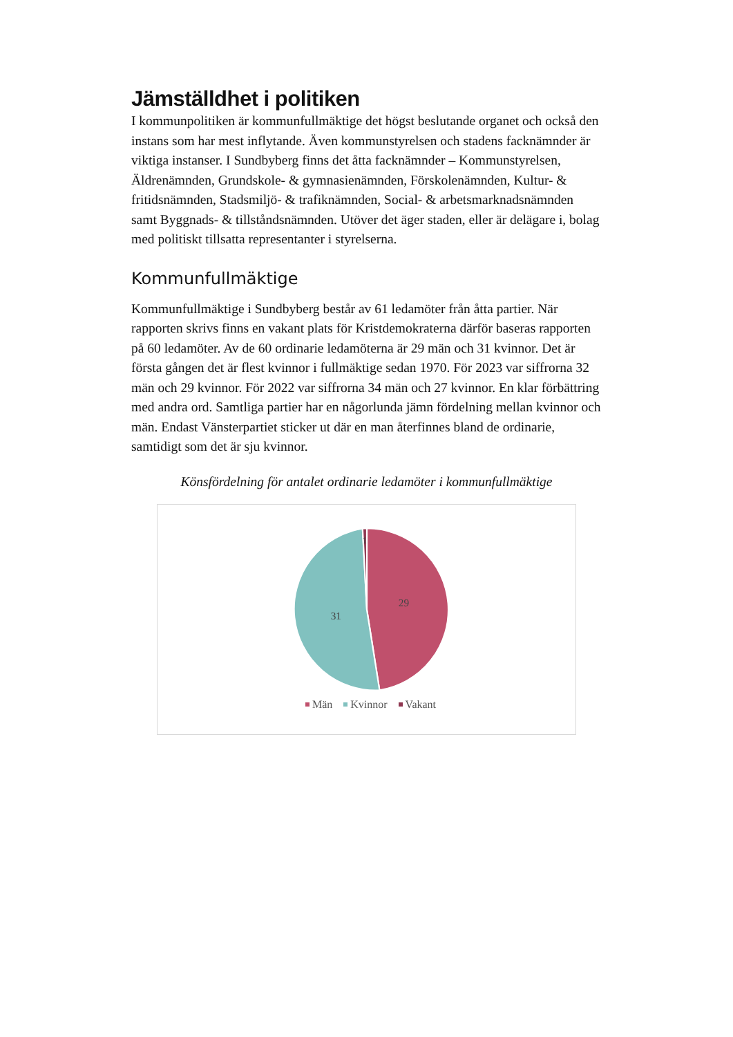Jämställdhet i politiken
I kommunpolitiken är kommunfullmäktige det högst beslutande organet och också den instans som har mest inflytande. Även kommunstyrelsen och stadens facknämnder är viktiga instanser. I Sundbyberg finns det åtta facknämnder – Kommunstyrelsen, Äldrenämnden, Grundskole- & gymnasienämnden, Förskolenämnden, Kultur- & fritidsnämnden, Stadsmiljö- & trafiknämnden, Social- & arbetsmarknadsnämnden samt Byggnads- & tillståndsnämnden. Utöver det äger staden, eller är delägare i, bolag med politiskt tillsatta representanter i styrelserna.
Kommunfullmäktige
Kommunfullmäktige i Sundbyberg består av 61 ledamöter från åtta partier. När rapporten skrivs finns en vakant plats för Kristdemokraterna därför baseras rapporten på 60 ledamöter. Av de 60 ordinarie ledamöterna är 29 män och 31 kvinnor. Det är första gången det är flest kvinnor i fullmäktige sedan 1970. För 2023 var siffrorna 32 män och 29 kvinnor. För 2022 var siffrorna 34 män och 27 kvinnor. En klar förbättring med andra ord. Samtliga partier har en någorlunda jämn fördelning mellan kvinnor och män. Endast Vänsterpartiet sticker ut där en man återfinnes bland de ordinarie, samtidigt som det är sju kvinnor.
Könsfördelning för antalet ordinarie ledamöter i kommunfullmäktige
29
31
1
Män Kvinnor Vakant